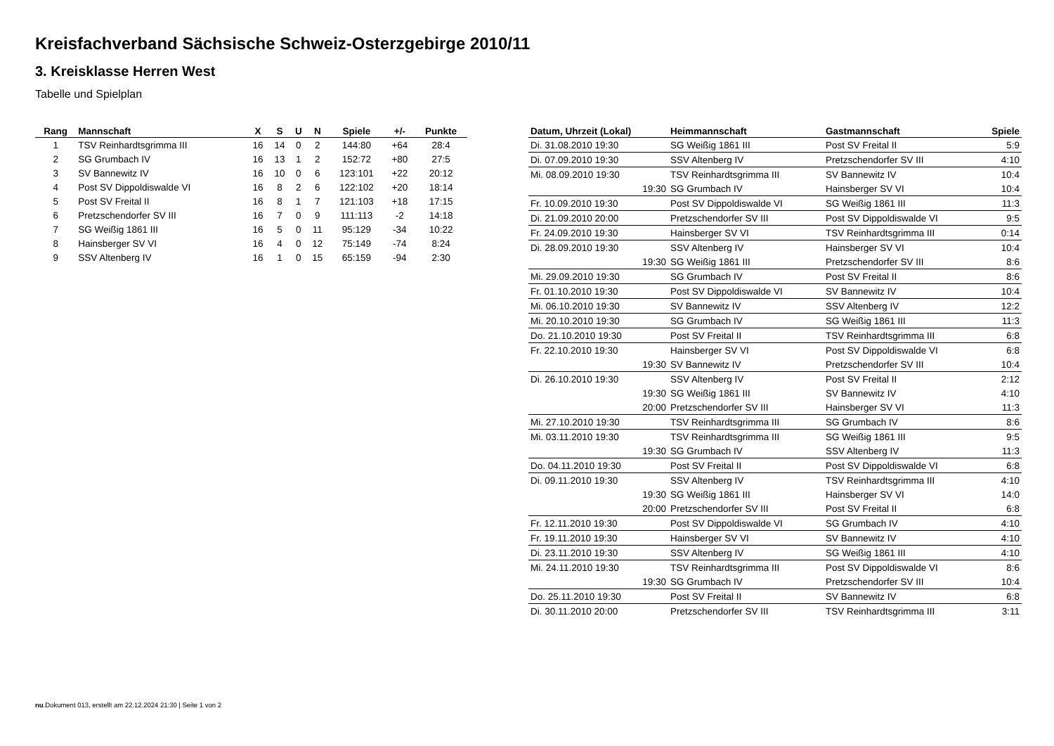Kreisfachverband Sächsische Schweiz-Osterzgebirge 2010/11
3. Kreisklasse Herren West
Tabelle und Spielplan
| Rang | Mannschaft | X | S | U | N | Spiele | +/- | Punkte |
| --- | --- | --- | --- | --- | --- | --- | --- | --- |
| 1 | TSV Reinhardtsgrimma III | 16 | 14 | 0 | 2 | 144:80 | +64 | 28:4 |
| 2 | SG Grumbach IV | 16 | 13 | 1 | 2 | 152:72 | +80 | 27:5 |
| 3 | SV Bannewitz IV | 16 | 10 | 0 | 6 | 123:101 | +22 | 20:12 |
| 4 | Post SV Dippoldiswalde VI | 16 | 8 | 2 | 6 | 122:102 | +20 | 18:14 |
| 5 | Post SV Freital II | 16 | 8 | 1 | 7 | 121:103 | +18 | 17:15 |
| 6 | Pretzschendorfer SV III | 16 | 7 | 0 | 9 | 111:113 | -2 | 14:18 |
| 7 | SG Weißig 1861 III | 16 | 5 | 0 | 11 | 95:129 | -34 | 10:22 |
| 8 | Hainsberger SV VI | 16 | 4 | 0 | 12 | 75:149 | -74 | 8:24 |
| 9 | SSV Altenberg IV | 16 | 1 | 0 | 15 | 65:159 | -94 | 2:30 |
| Datum, Uhrzeit (Lokal) | Heimmannschaft | Gastmannschaft | Spiele |
| --- | --- | --- | --- |
| Di. 31.08.2010 19:30 | SG Weißig 1861 III | Post SV Freital II | 5:9 |
| Di. 07.09.2010 19:30 | SSV Altenberg IV | Pretzschendorfer SV III | 4:10 |
| Mi. 08.09.2010 19:30 | TSV Reinhardtsgrimma III | SV Bannewitz IV | 10:4 |
| 19:30 | SG Grumbach IV | Hainsberger SV VI | 10:4 |
| Fr. 10.09.2010 19:30 | Post SV Dippoldiswalde VI | SG Weißig 1861 III | 11:3 |
| Di. 21.09.2010 20:00 | Pretzschendorfer SV III | Post SV Dippoldiswalde VI | 9:5 |
| Fr. 24.09.2010 19:30 | Hainsberger SV VI | TSV Reinhardtsgrimma III | 0:14 |
| Di. 28.09.2010 19:30 | SSV Altenberg IV | Hainsberger SV VI | 10:4 |
| 19:30 | SG Weißig 1861 III | Pretzschendorfer SV III | 8:6 |
| Mi. 29.09.2010 19:30 | SG Grumbach IV | Post SV Freital II | 8:6 |
| Fr. 01.10.2010 19:30 | Post SV Dippoldiswalde VI | SV Bannewitz IV | 10:4 |
| Mi. 06.10.2010 19:30 | SV Bannewitz IV | SSV Altenberg IV | 12:2 |
| Mi. 20.10.2010 19:30 | SG Grumbach IV | SG Weißig 1861 III | 11:3 |
| Do. 21.10.2010 19:30 | Post SV Freital II | TSV Reinhardtsgrimma III | 6:8 |
| Fr. 22.10.2010 19:30 | Hainsberger SV VI | Post SV Dippoldiswalde VI | 6:8 |
| 19:30 | SV Bannewitz IV | Pretzschendorfer SV III | 10:4 |
| Di. 26.10.2010 19:30 | SSV Altenberg IV | Post SV Freital II | 2:12 |
| 19:30 | SG Weißig 1861 III | SV Bannewitz IV | 4:10 |
| 20:00 | Pretzschendorfer SV III | Hainsberger SV VI | 11:3 |
| Mi. 27.10.2010 19:30 | TSV Reinhardtsgrimma III | SG Grumbach IV | 8:6 |
| Mi. 03.11.2010 19:30 | TSV Reinhardtsgrimma III | SG Weißig 1861 III | 9:5 |
| 19:30 | SG Grumbach IV | SSV Altenberg IV | 11:3 |
| Do. 04.11.2010 19:30 | Post SV Freital II | Post SV Dippoldiswalde VI | 6:8 |
| Di. 09.11.2010 19:30 | SSV Altenberg IV | TSV Reinhardtsgrimma III | 4:10 |
| 19:30 | SG Weißig 1861 III | Hainsberger SV VI | 14:0 |
| 20:00 | Pretzschendorfer SV III | Post SV Freital II | 6:8 |
| Fr. 12.11.2010 19:30 | Post SV Dippoldiswalde VI | SG Grumbach IV | 4:10 |
| Fr. 19.11.2010 19:30 | Hainsberger SV VI | SV Bannewitz IV | 4:10 |
| Di. 23.11.2010 19:30 | SSV Altenberg IV | SG Weißig 1861 III | 4:10 |
| Mi. 24.11.2010 19:30 | TSV Reinhardtsgrimma III | Post SV Dippoldiswalde VI | 8:6 |
| 19:30 | SG Grumbach IV | Pretzschendorfer SV III | 10:4 |
| Do. 25.11.2010 19:30 | Post SV Freital II | SV Bannewitz IV | 6:8 |
| Di. 30.11.2010 20:00 | Pretzschendorfer SV III | TSV Reinhardtsgrimma III | 3:11 |
nu.Dokument 013, erstellt am 22.12.2024 21:30 | Seite 1 von 2